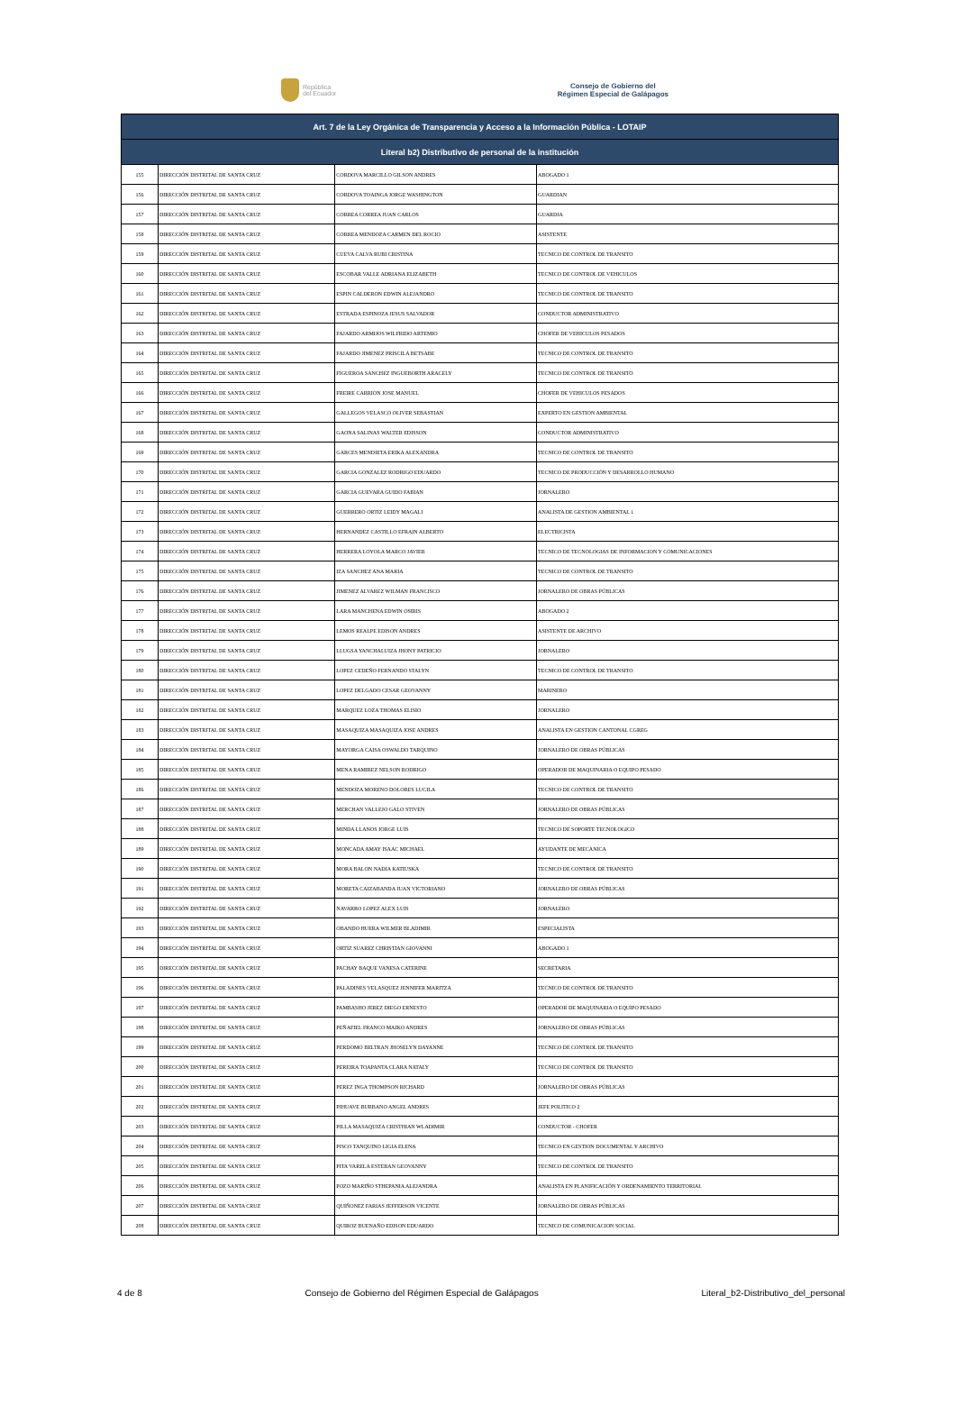República
del Ecuador
Consejo de Gobierno del
Régimen Especial de Galápagos
| Art. 7 de la Ley Orgánica de Transparencia y Acceso a la Información Pública - LOTAIP | | | |
| --- | --- | --- | --- |
| Literal b2) Distributivo de personal de la institución | | | |
| 155 | DIRECCIÓN DISTRITAL DE SANTA CRUZ | CORDOVA MARCILLO GILSON ANDRES | ABOGADO 1 |
| 156 | DIRECCIÓN DISTRITAL DE SANTA CRUZ | CORDOVA TOAINGA JORGE WASHINGTON | GUARDIAN |
| 157 | DIRECCIÓN DISTRITAL DE SANTA CRUZ | CORREA CORREA JUAN CARLOS | GUARDIA |
| 158 | DIRECCIÓN DISTRITAL DE SANTA CRUZ | CORREA MENDOZA CARMEN DEL ROCIO | ASISTENTE |
| 159 | DIRECCIÓN DISTRITAL DE SANTA CRUZ | CUEVA CALVA RUBI CRISTINA | TECNICO DE CONTROL DE TRANSITO |
| 160 | DIRECCIÓN DISTRITAL DE SANTA CRUZ | ESCOBAR VALLE ADRIANA ELIZABETH | TECNICO DE CONTROL DE VEHICULOS |
| 161 | DIRECCIÓN DISTRITAL DE SANTA CRUZ | ESPIN CALDERON EDWIN ALEJANDRO | TECNICO DE CONTROL DE TRANSITO |
| 162 | DIRECCIÓN DISTRITAL DE SANTA CRUZ | ESTRADA ESPINOZA JESUS SALVADOR | CONDUCTOR ADMINISTRATIVO |
| 163 | DIRECCIÓN DISTRITAL DE SANTA CRUZ | FAJARDO ARMIJOS WILFRIDO ARTEMIO | CHOFER DE VEHICULOS PESADOS |
| 164 | DIRECCIÓN DISTRITAL DE SANTA CRUZ | FAJARDO JIMENEZ PRISCILA BETSABE | TECNICO DE CONTROL DE TRANSITO |
| 165 | DIRECCIÓN DISTRITAL DE SANTA CRUZ | FIGUEROA SANCHEZ INGUEBORTH ARACELY | TECNICO DE CONTROL DE TRANSITO |
| 166 | DIRECCIÓN DISTRITAL DE SANTA CRUZ | FREIRE CARRION JOSE MANUEL | CHOFER DE VEHICULOS PESADOS |
| 167 | DIRECCIÓN DISTRITAL DE SANTA CRUZ | GALLEGOS VELASCO OLIVER SEBASTIAN | EXPERTO EN GESTION AMBIENTAL |
| 168 | DIRECCIÓN DISTRITAL DE SANTA CRUZ | GAONA SALINAS WALTER EDISSON | CONDUCTOR ADMINISTRATIVO |
| 169 | DIRECCIÓN DISTRITAL DE SANTA CRUZ | GARCES MENDIETA ERIKA ALEXANDRA | TECNICO DE CONTROL DE TRANSITO |
| 170 | DIRECCIÓN DISTRITAL DE SANTA CRUZ | GARCIA GONZALEZ RODRIGO EDUARDO | TECNICO DE PRODUCCIÓN Y DESARROLLO HUMANO |
| 171 | DIRECCIÓN DISTRITAL DE SANTA CRUZ | GARCIA GUEVARA GUIDO FABIAN | JORNALERO |
| 172 | DIRECCIÓN DISTRITAL DE SANTA CRUZ | GUERRERO ORTIZ LEIDY MAGALI | ANALISTA DE GESTION AMBIENTAL 1 |
| 173 | DIRECCIÓN DISTRITAL DE SANTA CRUZ | HERNANDEZ CASTILLO EFRAIN ALBERTO | ELECTRICISTA |
| 174 | DIRECCIÓN DISTRITAL DE SANTA CRUZ | HERRERA LOYOLA MARCO JAVIER | TECNICO DE TECNOLOGIAS DE INFORMACION Y COMUNICACIONES |
| 175 | DIRECCIÓN DISTRITAL DE SANTA CRUZ | IZA SANCHEZ ANA MARIA | TECNICO DE CONTROL DE TRANSITO |
| 176 | DIRECCIÓN DISTRITAL DE SANTA CRUZ | JIMENEZ ALVAREZ WILMAN FRANCISCO | JORNALERO DE OBRAS PÚBLICAS |
| 177 | DIRECCIÓN DISTRITAL DE SANTA CRUZ | LARA MANCHENA EDWIN OSIRIS | ABOGADO 2 |
| 178 | DIRECCIÓN DISTRITAL DE SANTA CRUZ | LEMOS REALPE EDISON ANDRES | ASISTENTE DE ARCHIVO |
| 179 | DIRECCIÓN DISTRITAL DE SANTA CRUZ | LLUGSA YANCHALUIZA JHONY PATRICIO | JORNALERO |
| 180 | DIRECCIÓN DISTRITAL DE SANTA CRUZ | LOPEZ CEDEÑO FERNANDO STALYN | TECNICO DE CONTROL DE TRANSITO |
| 181 | DIRECCIÓN DISTRITAL DE SANTA CRUZ | LOPEZ DELGADO CESAR GEOVANNY | MARINERO |
| 182 | DIRECCIÓN DISTRITAL DE SANTA CRUZ | MARQUEZ LOZA THOMAS ELISIO | JORNALERO |
| 183 | DIRECCIÓN DISTRITAL DE SANTA CRUZ | MASAQUIZA MASAQUIZA JOSE ANDRES | ANALISTA EN GESTION CANTONAL CGREG |
| 184 | DIRECCIÓN DISTRITAL DE SANTA CRUZ | MAYORGA CAISA OSWALDO TARQUINO | JORNALERO DE OBRAS PÚBLICAS |
| 185 | DIRECCIÓN DISTRITAL DE SANTA CRUZ | MENA RAMIREZ NELSON RODRIGO | OPERADOR DE MAQUINARIA O EQUIPO PESADO |
| 186 | DIRECCIÓN DISTRITAL DE SANTA CRUZ | MENDOZA MORENO DOLORES LUCILA | TECNICO DE CONTROL DE TRANSITO |
| 187 | DIRECCIÓN DISTRITAL DE SANTA CRUZ | MERCHAN VALLEJO GALO STIVEN | JORNALERO DE OBRAS PÚBLICAS |
| 188 | DIRECCIÓN DISTRITAL DE SANTA CRUZ | MINDA LLANOS JORGE LUIS | TECNICO DE SOPORTE TECNOLOGICO |
| 189 | DIRECCIÓN DISTRITAL DE SANTA CRUZ | MONCADA AMAY ISAAC MICHAEL | AYUDANTE DE MECANICA |
| 190 | DIRECCIÓN DISTRITAL DE SANTA CRUZ | MORA BALON NADIA KATIUSKA | TECNICO DE CONTROL DE TRANSITO |
| 191 | DIRECCIÓN DISTRITAL DE SANTA CRUZ | MORETA CAIZABANDA JUAN VICTORIANO | JORNALERO DE OBRAS PÚBLICAS |
| 192 | DIRECCIÓN DISTRITAL DE SANTA CRUZ | NAVARRO LOPEZ ALEX LUIS | JORNALERO |
| 193 | DIRECCIÓN DISTRITAL DE SANTA CRUZ | OBANDO HUERA WILMER BLADIMIR | ESPECIALISTA |
| 194 | DIRECCIÓN DISTRITAL DE SANTA CRUZ | ORTIZ SUAREZ CHRISTIAN GIOVANNI | ABOGADO 1 |
| 195 | DIRECCIÓN DISTRITAL DE SANTA CRUZ | PACHAY BAQUE VANESA CATERINE | SECRETARIA |
| 196 | DIRECCIÓN DISTRITAL DE SANTA CRUZ | PALADINES VELASQUEZ JENNIFER MARITZA | TECNICO DE CONTROL DE TRANSITO |
| 197 | DIRECCIÓN DISTRITAL DE SANTA CRUZ | PAMBASHO JEREZ DIEGO ERNESTO | OPERADOR DE MAQUINARIA O EQUIPO PESADO |
| 198 | DIRECCIÓN DISTRITAL DE SANTA CRUZ | PEÑAFIEL FRANCO MAIKO ANDRES | JORNALERO DE OBRAS PÚBLICAS |
| 199 | DIRECCIÓN DISTRITAL DE SANTA CRUZ | PERDOMO BELTRAN JHOSELYN DAYANNE | TECNICO DE CONTROL DE TRANSITO |
| 200 | DIRECCIÓN DISTRITAL DE SANTA CRUZ | PEREIRA TOAPANTA CLARA NATALY | TECNICO DE CONTROL DE TRANSITO |
| 201 | DIRECCIÓN DISTRITAL DE SANTA CRUZ | PEREZ INGA THOMPSON RICHARD | JORNALERO DE OBRAS PÚBLICAS |
| 202 | DIRECCIÓN DISTRITAL DE SANTA CRUZ | PIHUAVE BURBANO ANGEL ANDRES | JEFE POLITICO 2 |
| 203 | DIRECCIÓN DISTRITAL DE SANTA CRUZ | PILLA MASAQUIZA CRISTHIAN WLADIMIR | CONDUCTOR - CHOFER |
| 204 | DIRECCIÓN DISTRITAL DE SANTA CRUZ | PISCO TANQUINO LIGIA ELENA | TECNICO EN GESTION DOCUMENTAL Y ARCHIVO |
| 205 | DIRECCIÓN DISTRITAL DE SANTA CRUZ | PITA VARELA ESTEBAN GEOVANNY | TECNICO DE CONTROL DE TRANSITO |
| 206 | DIRECCIÓN DISTRITAL DE SANTA CRUZ | POZO MARIÑO STHEPANIA ALEJANDRA | ANALISTA EN PLANIFICACIÓN Y ORDENAMIENTO TERRITORIAL |
| 207 | DIRECCIÓN DISTRITAL DE SANTA CRUZ | QUIÑONEZ FARIAS JEFFERSON VICENTE | JORNALERO DE OBRAS PÚBLICAS |
| 208 | DIRECCIÓN DISTRITAL DE SANTA CRUZ | QUIROZ BUENAÑO EDISON EDUARDO | TECNICO DE COMUNICACION SOCIAL |
4 de 8 Consejo de Gobierno del Régimen Especial de Galápagos Literal_b2-Distributivo_del_personal